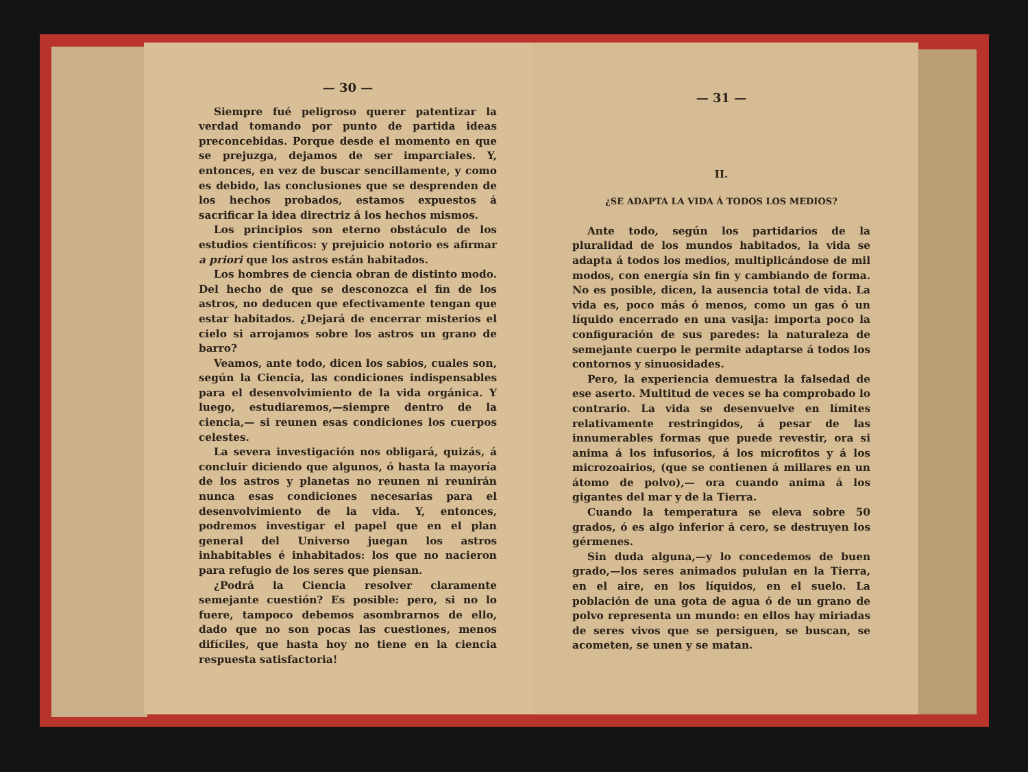— 30 —
Siempre fué peligroso querer patentizar la verdad tomando por punto de partida ideas preconcebidas. Porque desde el momento en que se prejuzga, dejamos de ser imparciales. Y, entonces, en vez de buscar sencillamente, y como es debido, las conclusiones que se desprenden de los hechos probados, estamos expuestos á sacrificar la idea directriz á los hechos mismos.
Los principios son eterno obstáculo de los estudios científicos: y prejuicio notorio es afirmar a priori que los astros están habitados.
Los hombres de ciencia obran de distinto modo. Del hecho de que se desconozca el fin de los astros, no deducen que efectivamente tengan que estar habitados. ¿Dejará de encerrar misterios el cielo si arrojamos sobre los astros un grano de barro?
Veamos, ante todo, dicen los sabios, cuales son, según la Ciencia, las condiciones indispensables para el desenvolvimiento de la vida orgánica. Y luego, estudiaremos,—siempre dentro de la ciencia,— si reunen esas condiciones los cuerpos celestes.
La severa investigación nos obligará, quizás, á concluir diciendo que algunos, ó hasta la mayoría de los astros y planetas no reunen ni reunirán nunca esas condiciones necesarias para el desenvolvimiento de la vida. Y, entonces, podremos investigar el papel que en el plan general del Universo juegan los astros inhabitables é inhabitados: los que no nacieron para refugio de los seres que piensan.
¿Podrá la Ciencia resolver claramente semejante cuestión? Es posible: pero, si no lo fuere, tampoco debemos asombrarnos de ello, dado que no son pocas las cuestiones, menos difíciles, que hasta hoy no tiene en la ciencia respuesta satisfactoria!
— 31 —
II.
¿SE ADAPTA LA VIDA Á TODOS LOS MEDIOS?
Ante todo, según los partidarios de la pluralidad de los mundos habitados, la vida se adapta á todos los medios, multiplicándose de mil modos, con energía sin fin y cambiando de forma. No es posible, dicen, la ausencia total de vida. La vida es, poco más ó menos, como un gas ó un líquido encerrado en una vasija: importa poco la configuración de sus paredes: la naturaleza de semejante cuerpo le permite adaptarse á todos los contornos y sinuosidades.
Pero, la experiencia demuestra la falsedad de ese aserto. Multitud de veces se ha comprobado lo contrario. La vida se desenvuelve en límites relativamente restringidos, á pesar de las innumerables formas que puede revestir, ora si anima á los infusorios, á los microfitos y á los microzoairios, (que se contienen á millares en un átomo de polvo),— ora cuando anima á los gigantes del mar y de la Tierra.
Cuando la temperatura se eleva sobre 50 grados, ó es algo inferior á cero, se destruyen los gérmenes.
Sin duda alguna,—y lo concedemos de buen grado,—los seres animados pululan en la Tierra, en el aire, en los líquidos, en el suelo. La población de una gota de agua ó de un grano de polvo representa un mundo: en ellos hay miriadas de seres vivos que se persiguen, se buscan, se acometen, se unen y se matan.